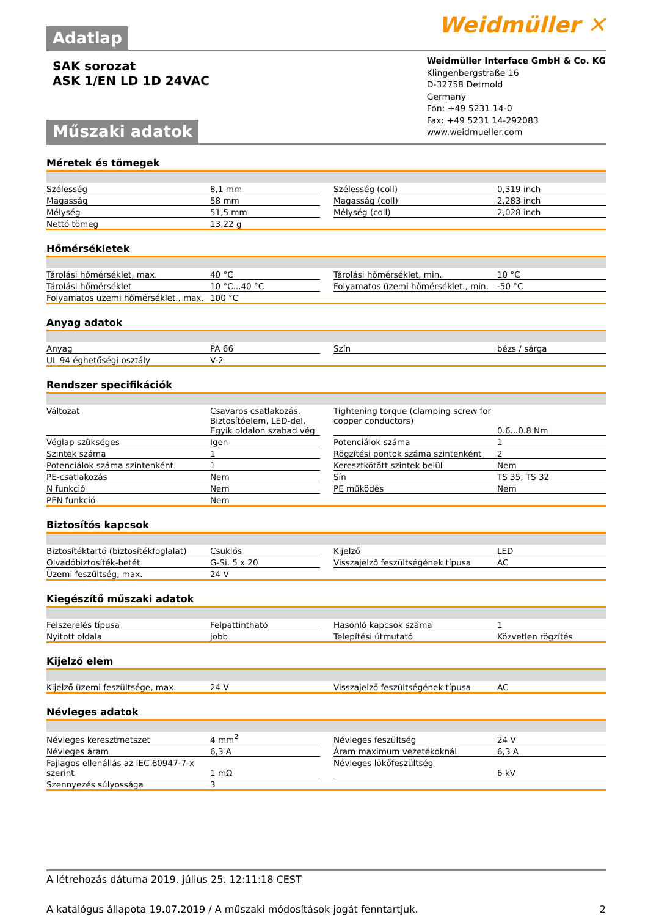Adatlap
Weidmüller ✕
SAK sorozat
ASK 1/EN LD 1D 24VAC
Műszaki adatok
Weidmüller Interface GmbH & Co. KG
Klingenbergstraße 16
D-32758 Detmold
Germany
Fon: +49 5231 14-0
Fax: +49 5231 14-292083
www.weidmueller.com
Méretek és tömegek
| Szélesség | 8,1 mm | | Szélesség (coll) | 0,319 inch |
| Magasság | 58 mm | | Magasság (coll) | 2,283 inch |
| Mélység | 51,5 mm | | Mélység (coll) | 2,028 inch |
| Nettó tömeg | 13,22 g | | | |
Hőmérsékletek
| Tárolási hőmérséklet, max. | 40 °C | | Tárolási hőmérséklet, min. | 10 °C |
| Tárolási hőmérséklet | 10 °C...40 °C | | Folyamatos üzemi hőmérséklet., min. | -50 °C |
| Folyamatos üzemi hőmérséklet., max. | 100 °C | | | |
Anyag adatok
| Anyag | PA 66 | | Szín | bézs / sárga |
| UL 94 éghetőségi osztály | V-2 | | | |
Rendszer specifikációk
| Változat | Csavaros csatlakozás, Biztosítóelem, LED-del, Egyik oldalon szabad vég | | Tightening torque (clamping screw for copper conductors) | 0.6...0.8 Nm |
| Véglap szükséges | Igen | | Potenciálok száma | 1 |
| Szintek száma | 1 | | Rögzítési pontok száma szintenként | 2 |
| Potenciálok száma szintenként | 1 | | Keresztkötött szintek belül | Nem |
| PE-csatlakozás | Nem | | Sín | TS 35, TS 32 |
| N funkció | Nem | | PE működés | Nem |
| PEN funkció | Nem | | | |
Biztosítós kapcsok
| Biztosítéktartó (biztosítékfoglalat) | Csuklós | | Kijelző | LED |
| Olvadóbiztosíték-betét | G-Si. 5 x 20 | | Visszajelző feszültségének típusa | AC |
| Üzemi feszültség, max. | 24 V | | | |
Kiegészítő műszaki adatok
| Felszerelés típusa | Felpattintható | | Hasonló kapcsok száma | 1 |
| Nyitott oldala | jobb | | Telepítési útmutató | Közvetlen rögzítés |
Kijelző elem
| Kijelző üzemi feszültsége, max. | 24 V | | Visszajelző feszültségének típusa | AC |
Névleges adatok
| Névleges keresztmetszet | 4 mm<sup>2</sup> | | Névleges feszültség | 24 V |
| Névleges áram | 6,3 A | | Áram maximum vezetékoknál | 6,3 A |
| Fajlagos ellenállás az IEC 60947-7-x szerint | 1 mΩ | | Névleges lökőfeszültség | 6 kV |
| Szennyezés súlyossága | 3 | | | |
A létrehozás dátuma 2019. július 25. 12:11:18 CEST
A katalógus állapota 19.07.2019 / A műszaki módosítások jogát fenntartjuk. 2